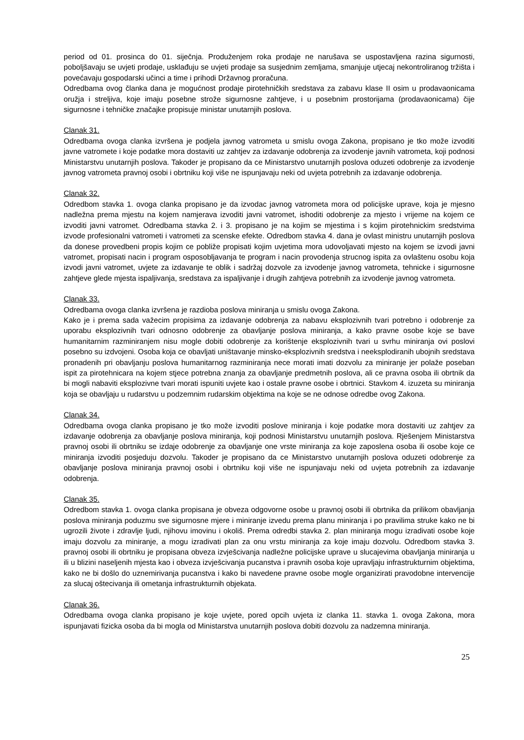period od 01. prosinca do 01. siječnja. Produženjem roka prodaje ne narušava se uspostavljena razina sigurnosti, poboljšavaju se uvjeti prodaje, usklađuju se uvjeti prodaje sa susjednim zemljama, smanjuje utjecaj nekontroliranog tržišta i povećavaju gospodarski učinci a time i prihodi Državnog proračuna.
Odredbama ovog članka dana je mogućnost prodaje pirotehničkih sredstava za zabavu klase II osim u prodavaonicama oružja i streljiva, koje imaju posebne strože sigurnosne zahtjeve, i u posebnim prostorijama (prodavaonicama) čije sigurnosne i tehničke značajke propisuje ministar unutarnjih poslova.
Clanak 31.
Odredbama ovoga clanka izvršena je podjela javnog vatrometa u smislu ovoga Zakona, propisano je tko može izvoditi javne vatromete i koje podatke mora dostaviti uz zahtjev za izdavanje odobrenja za izvodenje javnih vatrometa, koji podnosi Ministarstvu unutarnjih poslova. Takoder je propisano da ce Ministarstvo unutarnjih poslova oduzeti odobrenje za izvodenje javnog vatrometa pravnoj osobi i obrtniku koji više ne ispunjavaju neki od uvjeta potrebnih za izdavanje odobrenja.
Clanak 32.
Odredbom stavka 1. ovoga clanka propisano je da izvodac javnog vatrometa mora od policijske uprave, koja je mjesno nadležna prema mjestu na kojem namjerava izvoditi javni vatromet, ishoditi odobrenje za mjesto i vrijeme na kojem ce izvoditi javni vatromet. Odredbama stavka 2. i 3. propisano je na kojim se mjestima i s kojim pirotehnickim sredstvima izvode profesionalni vatrometi i vatrometi za scenske efekte. Odredbom stavka 4. dana je ovlast ministru unutarnjih poslova da donese provedbeni propis kojim ce pobliže propisati kojim uvjetima mora udovoljavati mjesto na kojem se izvodi javni vatromet, propisati nacin i program osposobljavanja te program i nacin provodenja strucnog ispita za ovlaštenu osobu koja izvodi javni vatromet, uvjete za izdavanje te oblik i sadržaj dozvole za izvodenje javnog vatrometa, tehnicke i sigurnosne zahtjeve glede mjesta ispaljivanja, sredstava za ispaljivanje i drugih zahtjeva potrebnih za izvodenje javnog vatrometa.
Clanak 33.
Odredbama ovoga clanka izvršena je razdioba poslova miniranja u smislu ovoga Zakona.
Kako je i prema sada važecim propisima za izdavanje odobrenja za nabavu eksplozivnih tvari potrebno i odobrenje za uporabu eksplozivnih tvari odnosno odobrenje za obavljanje poslova miniranja, a kako pravne osobe koje se bave humanitarnim razminiranjem nisu mogle dobiti odobrenje za korištenje eksplozivnih tvari u svrhu miniranja ovi poslovi posebno su izdvojeni. Osoba koja ce obavljati uništavanje minsko-eksplozivnih sredstva i neeksplodiranih ubojnih sredstava pronadenih pri obavljanju poslova humanitarnog razminiranja nece morati imati dozvolu za miniranje jer polaže poseban ispit za pirotehnicara na kojem stjece potrebna znanja za obavljanje predmetnih poslova, ali ce pravna osoba ili obrtnik da bi mogli nabaviti eksplozivne tvari morati ispuniti uvjete kao i ostale pravne osobe i obrtnici. Stavkom 4. izuzeta su miniranja koja se obavljaju u rudarstvu u podzemnim rudarskim objektima na koje se ne odnose odredbe ovog Zakona.
Clanak 34.
Odredbama ovoga clanka propisano je tko može izvoditi poslove miniranja i koje podatke mora dostaviti uz zahtjev za izdavanje odobrenja za obavljanje poslova miniranja, koji podnosi Ministarstvu unutarnjih poslova. Rješenjem Ministarstva pravnoj osobi ili obrtniku se izdaje odobrenje za obavljanje one vrste miniranja za koje zaposlena osoba ili osobe koje ce miniranja izvoditi posjeduju dozvolu. Takoder je propisano da ce Ministarstvo unutarnjih poslova oduzeti odobrenje za obavljanje poslova miniranja pravnoj osobi i obrtniku koji više ne ispunjavaju neki od uvjeta potrebnih za izdavanje odobrenja.
Clanak 35.
Odredbom stavka 1. ovoga clanka propisana je obveza odgovorne osobe u pravnoj osobi ili obrtnika da prilikom obavljanja poslova miniranja poduzmu sve sigurnosne mjere i miniranje izvedu prema planu miniranja i po pravilima struke kako ne bi ugrozili živote i zdravlje ljudi, njihovu imovinu i okoliš. Prema odredbi stavka 2. plan miniranja mogu izradivati osobe koje imaju dozvolu za miniranje, a mogu izradivati plan za onu vrstu miniranja za koje imaju dozvolu. Odredbom stavka 3. pravnoj osobi ili obrtniku je propisana obveza izvješcivanja nadležne policijske uprave u slucajevima obavljanja miniranja u ili u blizini naseljenih mjesta kao i obveza izvješcivanja pucanstva i pravnih osoba koje upravljaju infrastrukturnim objektima, kako ne bi došlo do uznemirivanja pucanstva i kako bi navedene pravne osobe mogle organizirati pravodobne intervencije za slucaj oštecivanja ili ometanja infrastrukturnih objekata.
Clanak 36.
Odredbama ovoga clanka propisano je koje uvjete, pored opcih uvjeta iz clanka 11. stavka 1. ovoga Zakona, mora ispunjavati fizicka osoba da bi mogla od Ministarstva unutarnjih poslova dobiti dozvolu za nadzemna miniranja.
25